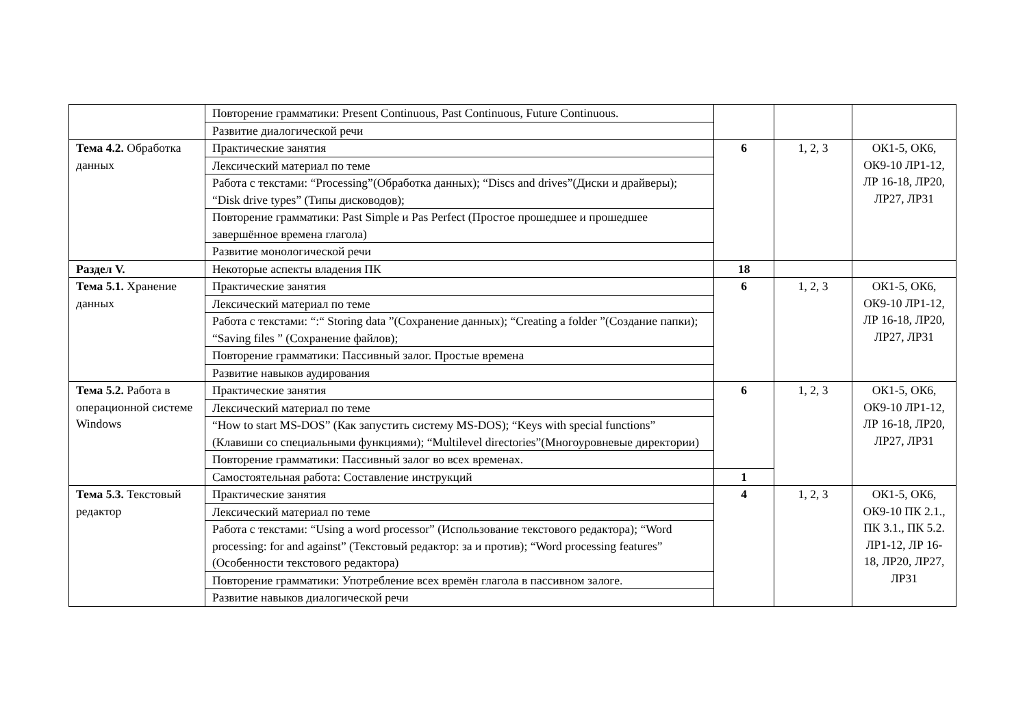| | Повторение грамматики: Present Continuous, Past Continuous, Future Continuous. | | | |
| | Развитие диалогической речи | | | |
| Тема 4.2. Обработка данных | Практические занятия | 6 | 1, 2, 3 | ОК1-5, ОК6, ОК9-10 ЛР1-12, ЛР 16-18, ЛР20, ЛР27, ЛР31 |
| | Лексический материал по теме | | | |
| | Работа с текстами: “Processing”(Обработка данных); “Discs and drives”(Диски и драйверы); “Disk drive types” (Типы дисководов); | | | |
| | Повторение грамматики: Past Simple и Pas Perfect (Простое прошедшее и прошедшее завершённое времена глагола) | | | |
| | Развитие монологической речи | | | |
| Раздел V. | Некоторые аспекты владения ПК | 18 | | |
| Тема 5.1. Хранение данных | Практические занятия | 6 | 1, 2, 3 | ОК1-5, ОК6, ОК9-10 ЛР1-12, ЛР 16-18, ЛР20, ЛР27, ЛР31 |
| | Лексический материал по теме | | | |
| | Работа с текстами: “:“ Storing data ”(Сохранение данных); “Creating a folder ”(Создание папки); “Saving files ” (Сохранение файлов); | | | |
| | Повторение грамматики: Пассивный залог. Простые времена | | | |
| | Развитие навыков аудирования | | | |
| Тема 5.2. Работа в операционной системе Windows | Практические занятия | 6 | 1, 2, 3 | ОК1-5, ОК6, ОК9-10 ЛР1-12, ЛР 16-18, ЛР20, ЛР27, ЛР31 |
| | Лексический материал по теме | | | |
| | “How to start MS-DOS” (Как запустить систему MS-DOS); “Keys with special functions” (Клавиши со специальными функциями); “Multilevel directories”(Многоуровневые директории) | | | |
| | Повторение грамматики: Пассивный залог во всех временах. | | | |
| | Самостоятельная работа: Составление инструкций | 1 | | |
| Тема 5.3. Текстовый редактор | Практические занятия | 4 | 1, 2, 3 | ОК1-5, ОК6, ОК9-10 ПК 2.1., ПК 3.1., ПК 5.2. ЛР1-12, ЛР 16-18, ЛР20, ЛР27, ЛР31 |
| | Лексический материал по теме | | | |
| | Работа с текстами: “Using a word processor” (Использование текстового редактора); “Word processing: for and against” (Текстовый редактор: за и против); “Word processing features” (Особенности текстового редактора) | | | |
| | Повторение грамматики: Употребление всех времён глагола в пассивном залоге. | | | |
| | Развитие навыков диалогической речи | | | |